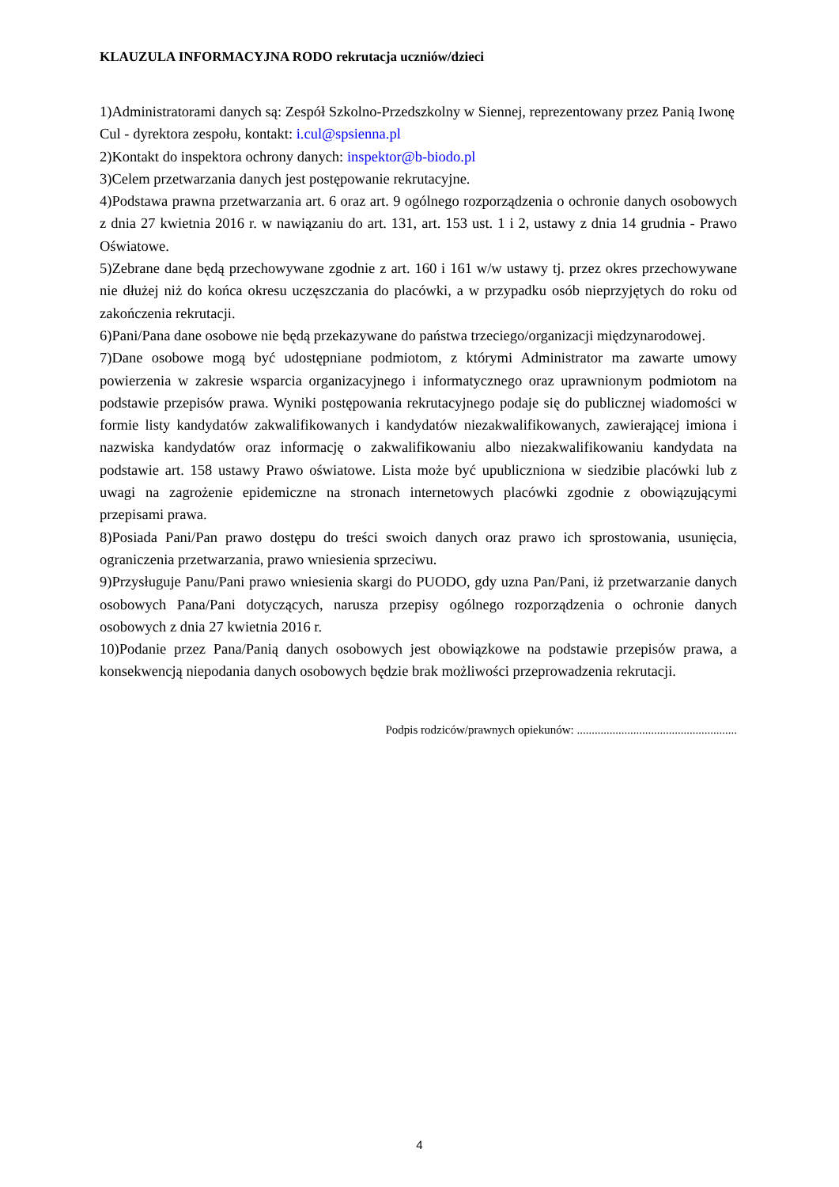KLAUZULA INFORMACYJNA RODO rekrutacja uczniów/dzieci
1)Administratorami danych są: Zespół Szkolno-Przedszkolny w Siennej, reprezentowany przez Panią Iwonę Cul - dyrektora zespołu, kontakt: i.cul@spsienna.pl
2)Kontakt do inspektora ochrony danych: inspektor@b-biodo.pl
3)Celem przetwarzania danych jest postępowanie rekrutacyjne.
4)Podstawa prawna przetwarzania art. 6 oraz art. 9 ogólnego rozporządzenia o ochronie danych osobowych z dnia 27 kwietnia 2016 r. w nawiązaniu do art. 131, art. 153 ust. 1 i 2, ustawy z dnia 14 grudnia - Prawo Oświatowe.
5)Zebrane dane będą przechowywane zgodnie z art. 160 i 161 w/w ustawy tj. przez okres przechowywane nie dłużej niż do końca okresu uczęszczania do placówki, a w przypadku osób nieprzyjętych do roku od zakończenia rekrutacji.
6)Pani/Pana dane osobowe nie będą przekazywane do państwa trzeciego/organizacji międzynarodowej.
7)Dane osobowe mogą być udostępniane podmiotom, z którymi Administrator ma zawarte umowy powierzenia w zakresie wsparcia organizacyjnego i informatycznego oraz uprawnionym podmiotom na podstawie przepisów prawa. Wyniki postępowania rekrutacyjnego podaje się do publicznej wiadomości w formie listy kandydatów zakwalifikowanych i kandydatów niezakwalifikowanych, zawierającej imiona i nazwiska kandydatów oraz informację o zakwalifikowaniu albo niezakwalifikowaniu kandydata na podstawie art. 158 ustawy Prawo oświatowe. Lista może być upubliczniona w siedzibie placówki lub z uwagi na zagrożenie epidemiczne na stronach internetowych placówki zgodnie z obowiązującymi przepisami prawa.
8)Posiada Pani/Pan prawo dostępu do treści swoich danych oraz prawo ich sprostowania, usunięcia, ograniczenia przetwarzania, prawo wniesienia sprzeciwu.
9)Przysługuje Panu/Pani prawo wniesienia skargi do PUODO, gdy uzna Pan/Pani, iż przetwarzanie danych osobowych Pana/Pani dotyczących, narusza przepisy ogólnego rozporządzenia o ochronie danych osobowych z dnia 27 kwietnia 2016 r.
10)Podanie przez Pana/Panią danych osobowych jest obowiązkowe na podstawie przepisów prawa, a konsekwencją niepodania danych osobowych będzie brak możliwości przeprowadzenia rekrutacji.
Podpis rodziców/prawnych opiekunów: ......................................................
4